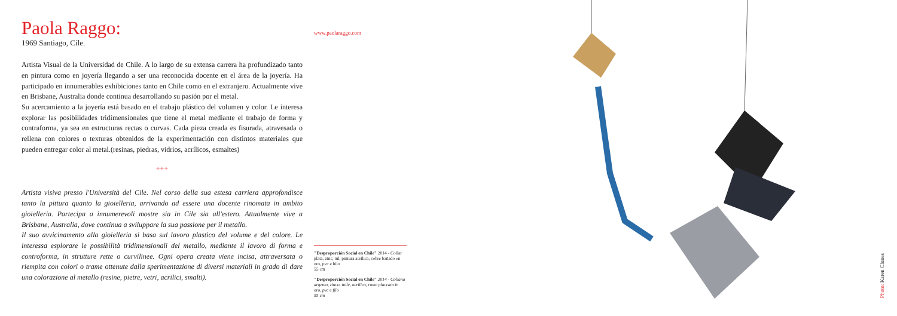Paola Raggo:
1969 Santiago, Cile.
Artista Visual de la Universidad de Chile. A lo largo de su extensa carrera ha profundizado tanto en pintura como en joyería llegando a ser una reconocida docente en el área de la joyería. Ha participado en innumerables exhibiciones tanto en Chile como en el extranjero. Actualmente vive en Brisbane, Australia donde continua desarrollando su pasión por el metal.
Su acercamiento a la joyería está basado en el trabajo plástico del volumen y color. Le interesa explorar las posibilidades tridimensionales que tiene el metal mediante el trabajo de forma y contraforma, ya sea en estructuras rectas o curvas. Cada pieza creada es fisurada, atravesada o rellena con colores o texturas obtenidos de la experimentación con distintos materiales que pueden entregar color al metal.(resinas, piedras, vidrios, acrílicos, esmaltes)
+++
Artista visiva presso l'Università del Cile. Nel corso della sua estesa carriera approfondisce tanto la pittura quanto la gioielleria, arrivando ad essere una docente rinomata in ambito gioielleria. Partecipa a innumerevoli mostre sia in Cile sia all'estero. Attualmente vive a Brisbane, Australia, dove continua a sviluppare la sua passione per il metallo.
Il suo avvicinamento alla gioielleria si basa sul lavoro plastico del volume e del colore. Le interessa esplorare le possibilità tridimensionali del metallo, mediante il lavoro di forma e controforma, in strutture rette o curvilinee. Ogni opera creata viene incisa, attraversata o riempita con colori o trame ottenute dalla sperimentazione di diversi materiali in grado di dare una colorazione al metallo (resine, pietre, vetri, acrilici, smalti).
www.paolaraggo.com
"Desproporción Social en Chile" 2014 - Collar plata, zinc, tul, pintura acrílica, cobre bañado en oro, pvc e hilo
55 cm
"Desproporción Social en Chile" 2014 - Collana argento, zinco, tulle, acrilico, rame placcato in oro, pvc e filo
55 cm
Photo: Karen Clunes